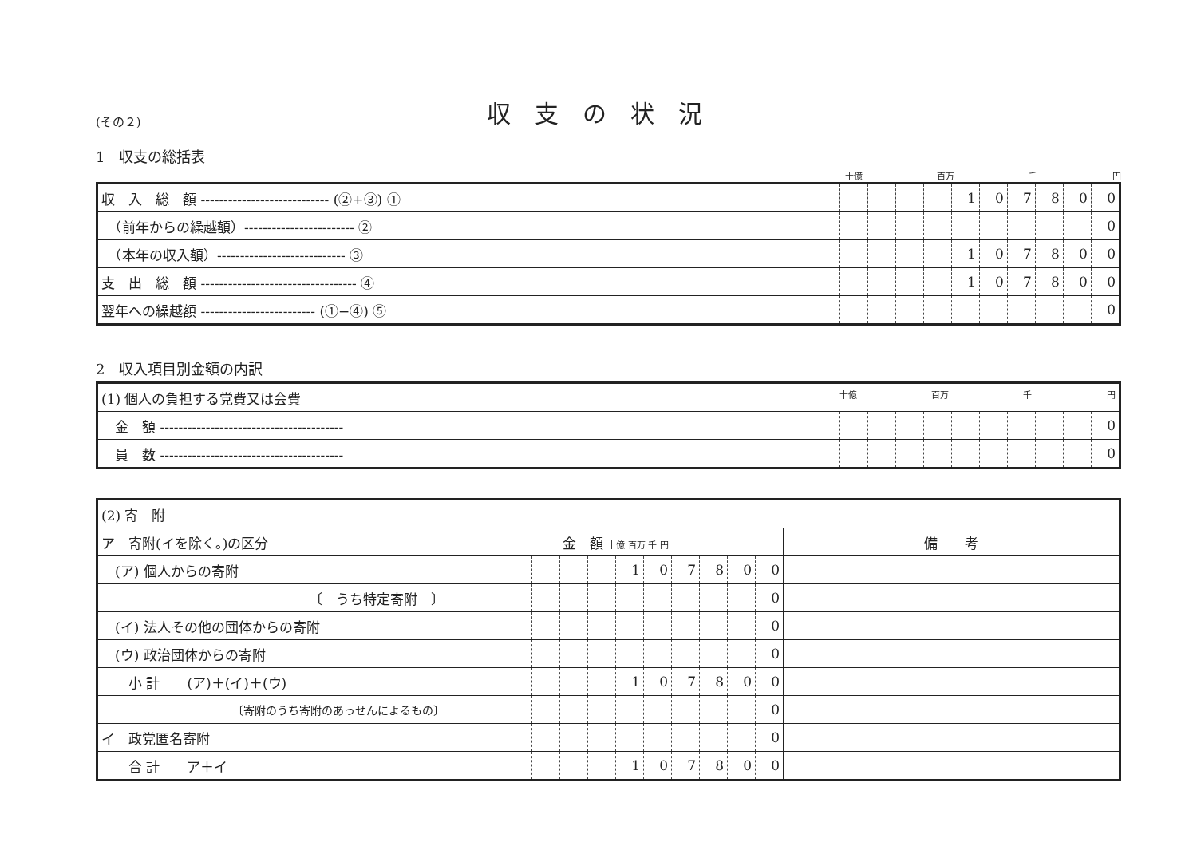(その２)
収支の状況
1　収支の総括表
十億 百万 千 円
| 収 入 総 額 ---------------------------- (②+③) ① | | | | | | | 1 | 0 | 7 | 8 | 0 | 0 |
| （前年からの繰越額）------------------------ ② | | | | | | | | | | | | 0 |
| （本年の収入額）---------------------------- ③ | | | | | | | 1 | 0 | 7 | 8 | 0 | 0 |
| 支 出 総 額 ---------------------------------- ④ | | | | | | | 1 | 0 | 7 | 8 | 0 | 0 |
| 翌年への繰越額 ------------------------- (①−④) ⑤ | | | | | | | | | | | | 0 |
2　収入項目別金額の内訳
| (1) 個人の負担する党費又は会費 十億 百万 千 円 | | | | | | | | | | | | |
| 金 額 ---------------------------------------- | | | | | | | | | | | | 0 |
| 員 数 ---------------------------------------- | | | | | | | | | | | | 0 |
| (2) 寄 附 | | | | | | | | | | | | | |
| ア 寄附(イを除く。)の区分 | 金 額 十億 百万 千 円 | | | | | | | | | | | | 備 考 |
| (ア) 個人からの寄附 | | | | | | | 1 | 0 | 7 | 8 | 0 | 0 | |
| 〔 うち特定寄附 〕 | | | | | | | | | | | | 0 | |
| (イ) 法人その他の団体からの寄附 | | | | | | | | | | | | 0 | |
| (ウ) 政治団体からの寄附 | | | | | | | | | | | | 0 | |
| 小 計 (ア)＋(イ)＋(ウ) | | | | | | | 1 | 0 | 7 | 8 | 0 | 0 | |
| 〔寄附のうち寄附のあっせんによるもの〕 | | | | | | | | | | | | 0 | |
| イ 政党匿名寄附 | | | | | | | | | | | | 0 | |
| 合 計 ア＋イ | | | | | | | 1 | 0 | 7 | 8 | 0 | 0 | |